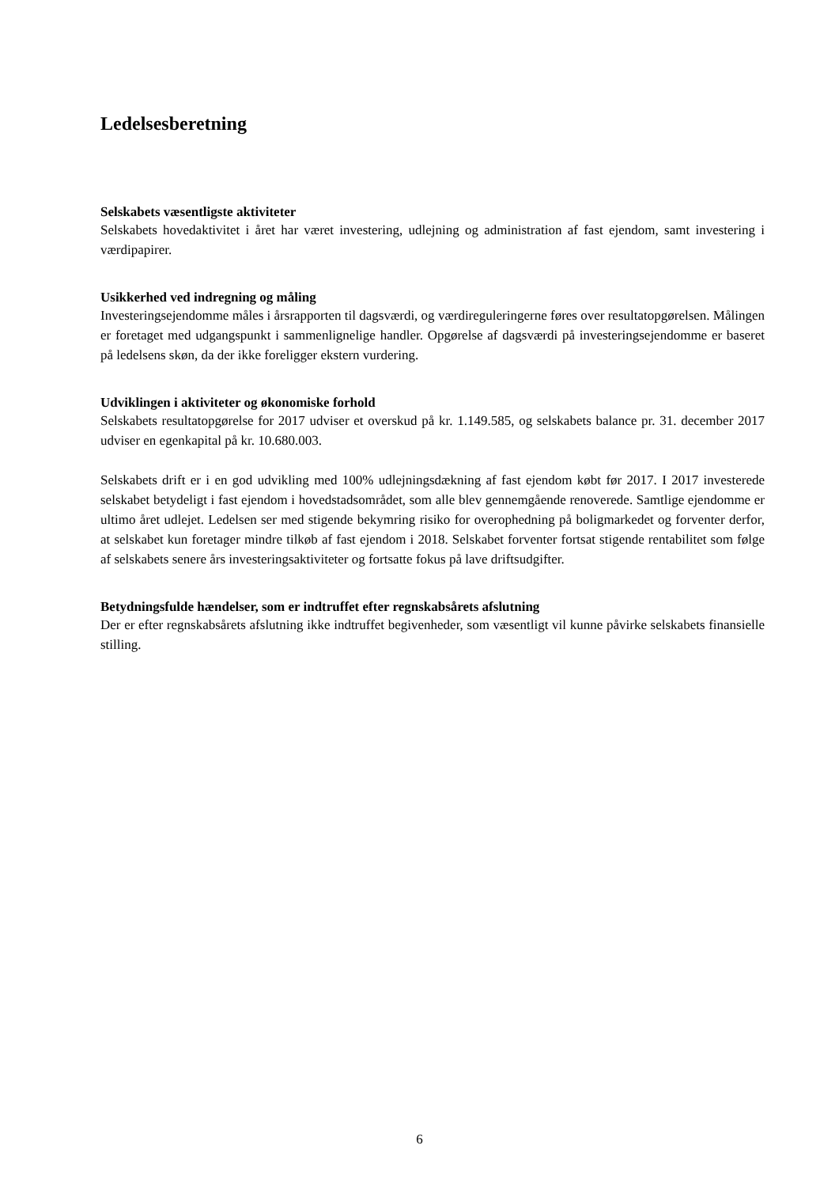Ledelsesberetning
Selskabets væsentligste aktiviteter
Selskabets hovedaktivitet i året har været investering, udlejning og administration af fast ejendom, samt investering i værdipapirer.
Usikkerhed ved indregning og måling
Investeringsejendomme måles i årsrapporten til dagsværdi, og værdireguleringerne føres over resultatopgørelsen. Målingen er foretaget med udgangspunkt i sammenlignelige handler. Opgørelse af dagsværdi på investeringsejendomme er baseret på ledelsens skøn, da der ikke foreligger ekstern vurdering.
Udviklingen i aktiviteter og økonomiske forhold
Selskabets resultatopgørelse for 2017 udviser et overskud på kr. 1.149.585, og selskabets balance pr. 31. december 2017 udviser en egenkapital på kr. 10.680.003.
Selskabets drift er i en god udvikling med 100% udlejningsdækning af fast ejendom købt før 2017. I 2017 investerede selskabet betydeligt i fast ejendom i hovedstadsområdet, som alle blev gennemgående renoverede. Samtlige ejendomme er ultimo året udlejet. Ledelsen ser med stigende bekymring risiko for overophedning på boligmarkedet og forventer derfor, at selskabet kun foretager mindre tilkøb af fast ejendom i 2018. Selskabet forventer fortsat stigende rentabilitet som følge af selskabets senere års investeringsaktiviteter og fortsatte fokus på lave driftsudgifter.
Betydningsfulde hændelser, som er indtruffet efter regnskabsårets afslutning
Der er efter regnskabsårets afslutning ikke indtruffet begivenheder, som væsentligt vil kunne påvirke selskabets finansielle stilling.
6